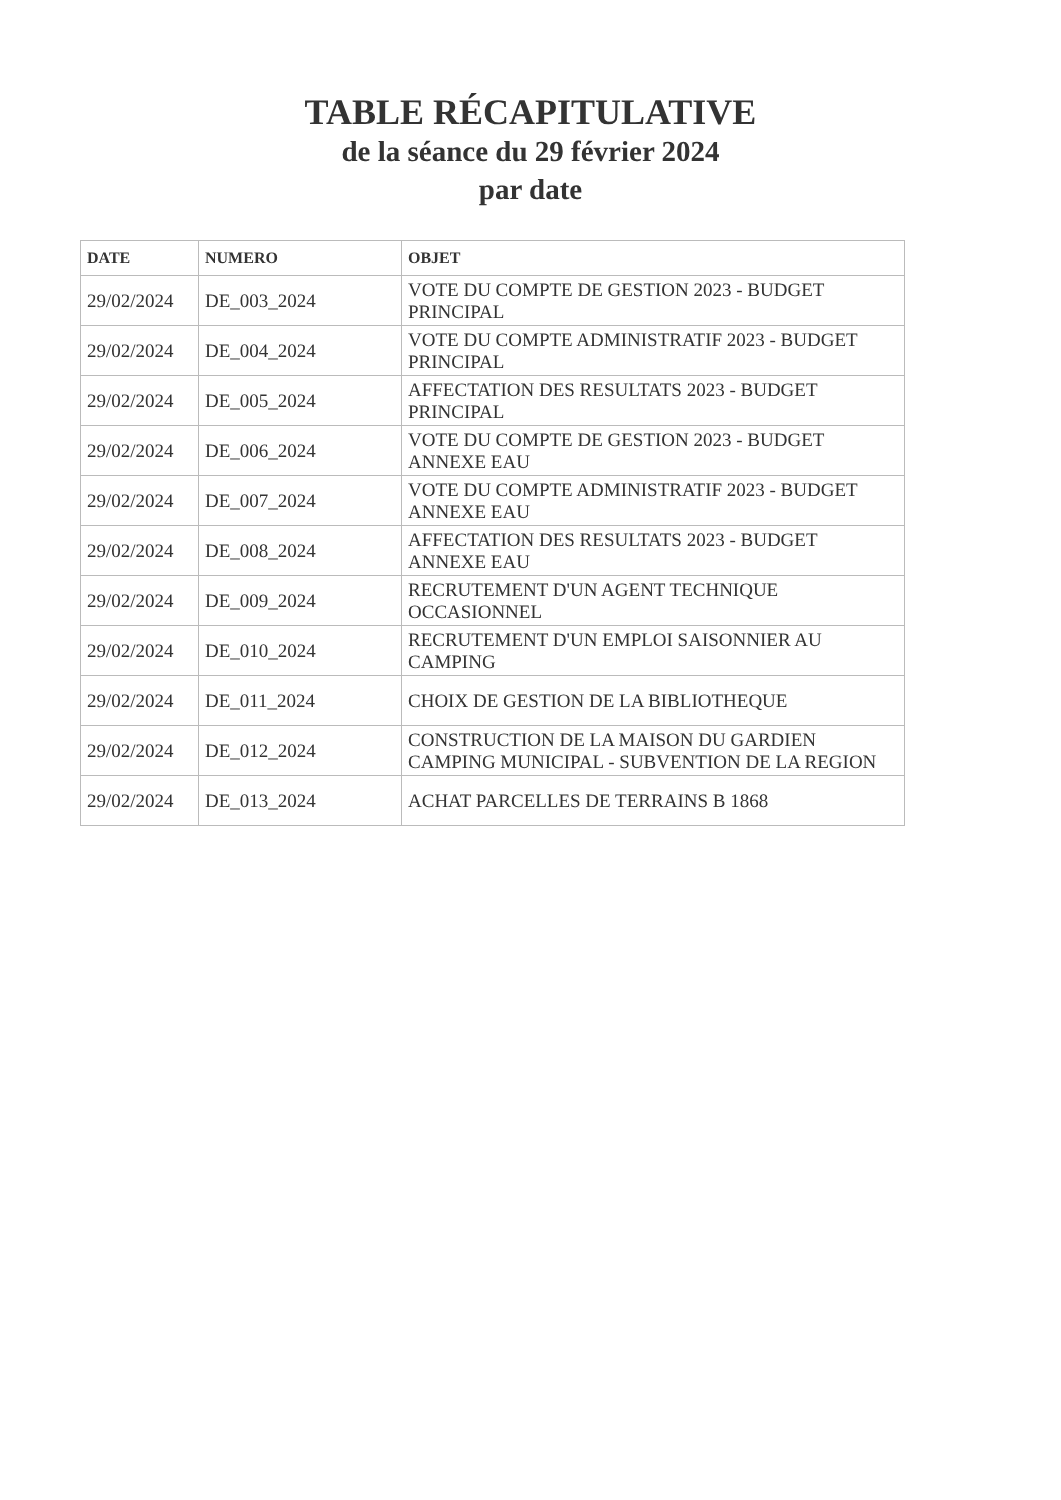TABLE RÉCAPITULATIVE
de la séance du 29 février 2024
par date
| DATE | NUMERO | OBJET |
| --- | --- | --- |
| 29/02/2024 | DE_003_2024 | VOTE DU COMPTE DE GESTION 2023 - BUDGET PRINCIPAL |
| 29/02/2024 | DE_004_2024 | VOTE DU COMPTE ADMINISTRATIF 2023 - BUDGET PRINCIPAL |
| 29/02/2024 | DE_005_2024 | AFFECTATION DES RESULTATS 2023 - BUDGET PRINCIPAL |
| 29/02/2024 | DE_006_2024 | VOTE DU COMPTE DE GESTION 2023 - BUDGET ANNEXE EAU |
| 29/02/2024 | DE_007_2024 | VOTE DU COMPTE ADMINISTRATIF 2023 - BUDGET ANNEXE EAU |
| 29/02/2024 | DE_008_2024 | AFFECTATION DES RESULTATS 2023 - BUDGET ANNEXE EAU |
| 29/02/2024 | DE_009_2024 | RECRUTEMENT D'UN AGENT TECHNIQUE OCCASIONNEL |
| 29/02/2024 | DE_010_2024 | RECRUTEMENT D'UN EMPLOI SAISONNIER AU CAMPING |
| 29/02/2024 | DE_011_2024 | CHOIX DE GESTION DE LA BIBLIOTHEQUE |
| 29/02/2024 | DE_012_2024 | CONSTRUCTION DE LA MAISON DU GARDIEN CAMPING MUNICIPAL - SUBVENTION DE LA REGION |
| 29/02/2024 | DE_013_2024 | ACHAT PARCELLES DE TERRAINS B 1868 |